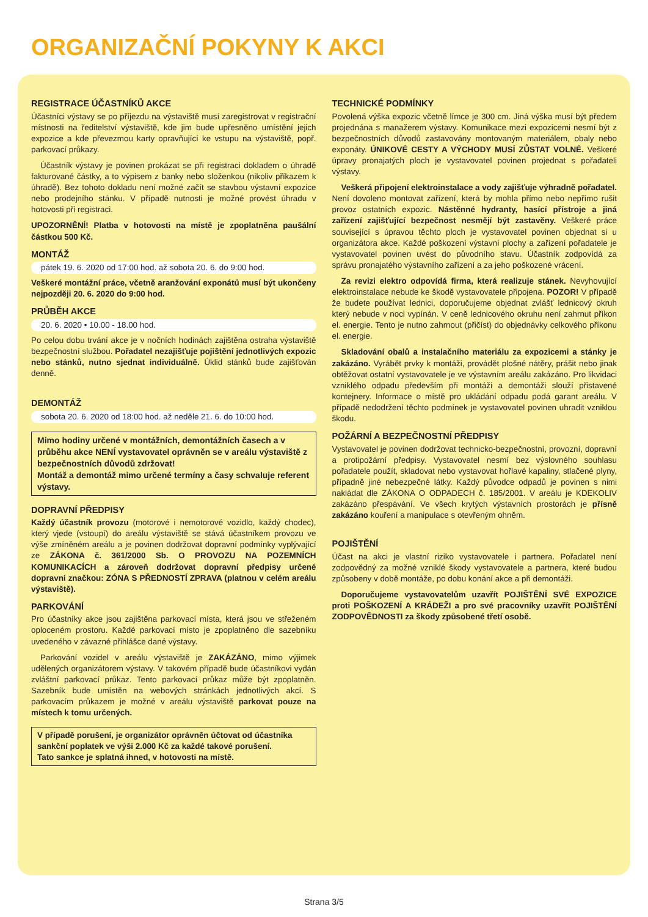ORGANIZAČNÍ POKYNY K AKCI
REGISTRACE ÚČASTNÍKŮ AKCE
Účastníci výstavy se po příjezdu na výstaviště musí zaregistrovat v registrační místnosti na ředitelství výstaviště, kde jim bude upřesněno umístění jejich expozice a kde převezmou karty opravňující ke vstupu na výstaviště, popř. parkovací průkazy.
Účastník výstavy je povinen prokázat se při registraci dokladem o úhradě fakturované částky, a to výpisem z banky nebo složenkou (nikoliv příkazem k úhradě). Bez tohoto dokladu není možné začít se stavbou výstavní expozice nebo prodejního stánku. V případě nutnosti je možné provést úhradu v hotovosti při registraci.
UPOZORNĚNÍ! Platba v hotovosti na místě je zpoplatněna paušální částkou 500 Kč.
MONTÁŽ
pátek 19. 6. 2020 od 17:00 hod. až sobota 20. 6. do 9:00 hod.
Veškeré montážní práce, včetně aranžování exponátů musí být ukončeny nejpozději 20. 6. 2020 do 9:00 hod.
PRŮBĚH AKCE
20. 6. 2020 • 10.00 - 18.00 hod.
Po celou dobu trvání akce je v nočních hodinách zajištěna ostraha výstaviště bezpečnostní službou. Pořadatel nezajišťuje pojištění jednotlivých expozic nebo stánků, nutno sjednat individuálně. Úklid stánků bude zajišťován denně.
DEMONTÁŽ
sobota 20. 6. 2020 od 18:00 hod. až neděle 21. 6. do 10:00 hod.
Mimo hodiny určené v montážních, demontážních časech a v průběhu akce NENÍ vystavovatel oprávněn se v areálu výstaviště z bezpečnostních důvodů zdržovat!
Montáž a demontáž mimo určené termíny a časy schvaluje referent výstavy.
DOPRAVNÍ PŘEDPISY
Každý účastník provozu (motorové i nemotorové vozidlo, každý chodec), který vjede (vstoupí) do areálu výstaviště se stává účastníkem provozu ve výše zmíněném areálu a je povinen dodržovat dopravní podmínky vyplývající ze ZÁKONA č. 361/2000 Sb. O PROVOZU NA POZEMNÍCH KOMUNIKACÍCH a zároveň dodržovat dopravní předpisy určené dopravní značkou: ZÓNA S PŘEDNOSTÍ ZPRAVA (platnou v celém areálu výstaviště).
PARKOVÁNÍ
Pro účastníky akce jsou zajištěna parkovací místa, která jsou ve střeženém oploceném prostoru. Každé parkovací místo je zpoplatněno dle sazebníku uvedeného v závazné přihlášce dané výstavy.
Parkování vozidel v areálu výstaviště je ZAKÁZÁNO, mimo výjimek udělených organizátorem výstavy. V takovém případě bude účastníkovi vydán zvláštní parkovací průkaz. Tento parkovací průkaz může být zpoplatněn. Sazebník bude umístěn na webových stránkách jednotlivých akcí. S parkovacím průkazem je možné v areálu výstaviště parkovat pouze na místech k tomu určených.
V případě porušení, je organizátor oprávněn účtovat od účastníka sankční poplatek ve výši 2.000 Kč za každé takové porušení.
Tato sankce je splatná ihned, v hotovosti na místě.
TECHNICKÉ PODMÍNKY
Povolená výška expozic včetně límce je 300 cm. Jiná výška musí být předem projednána s manažerem výstavy. Komunikace mezi expozicemi nesmí být z bezpečnostních důvodů zastavovány montovaným materiálem, obaly nebo exponáty. ÚNIKOVÉ CESTY A VÝCHODY MUSÍ ZŮSTAT VOLNÉ. Veškeré úpravy pronajatých ploch je vystavovatel povinen projednat s pořadateli výstavy.
Veškerá připojení elektroinstalace a vody zajišťuje výhradně pořadatel. Není dovoleno montovat zařízení, která by mohla přímo nebo nepřímo rušit provoz ostatních expozic. Nástěnné hydranty, hasící přístroje a jiná zařízení zajišťující bezpečnost nesmějí být zastavěny. Veškeré práce související s úpravou těchto ploch je vystavovatel povinen objednat si u organizátora akce. Každé poškození výstavní plochy a zařízení pořadatele je vystavovatel povinen uvést do původního stavu. Účastník zodpovídá za správu pronajatého výstavního zařízení a za jeho poškozené vrácení.
Za revizi elektro odpovídá firma, která realizuje stánek. Nevyhovující elektroinstalace nebude ke škodě vystavovatele připojena. POZOR! V případě že budete používat lednici, doporučujeme objednat zvlášť lednicový okruh který nebude v noci vypínán. V ceně lednicového okruhu není zahrnut příkon el. energie. Tento je nutno zahrnout (přičíst) do objednávky celkového příkonu el. energie.
Skladování obalů a instalačního materiálu za expozicemi a stánky je zakázáno. Vyrábět prvky k montáži, provádět plošné nátěry, prášit nebo jinak obtěžovat ostatní vystavovatele je ve výstavním areálu zakázáno. Pro likvidaci vzniklého odpadu především při montáži a demontáži slouží přistavené kontejnery. Informace o místě pro ukládání odpadu podá garant areálu. V případě nedodržení těchto podmínek je vystavovatel povinen uhradit vzniklou škodu.
POŽÁRNÍ A BEZPEČNOSTNÍ PŘEDPISY
Vystavovatel je povinen dodržovat technicko-bezpečnostní, provozní, dopravní a protipožární předpisy. Vystavovatel nesmí bez výslovného souhlasu pořadatele použít, skladovat nebo vystavovat hořlavé kapaliny, stlačené plyny, případně jiné nebezpečné látky. Každý původce odpadů je povinen s nimi nakládat dle ZÁKONA O ODPADECH č. 185/2001. V areálu je KDEKOLIV zakázáno přespávání. Ve všech krytých výstavních prostorách je přísně zakázáno kouření a manipulace s otevřeným ohněm.
POJIŠTĚNÍ
Účast na akci je vlastní riziko vystavovatele i partnera. Pořadatel není zodpovědný za možné vzniklé škody vystavovatele a partnera, které budou způsobeny v době montáže, po dobu konání akce a při demontáži.
Doporučujeme vystavovatelům uzavřít POJIŠTĚNÍ SVÉ EXPOZICE proti POŠKOZENÍ A KRÁDEŽI a pro své pracovníky uzavřít POJIŠTĚNÍ ZODPOVĚDNOSTI za škody způsobené třetí osobě.
Strana 3/5